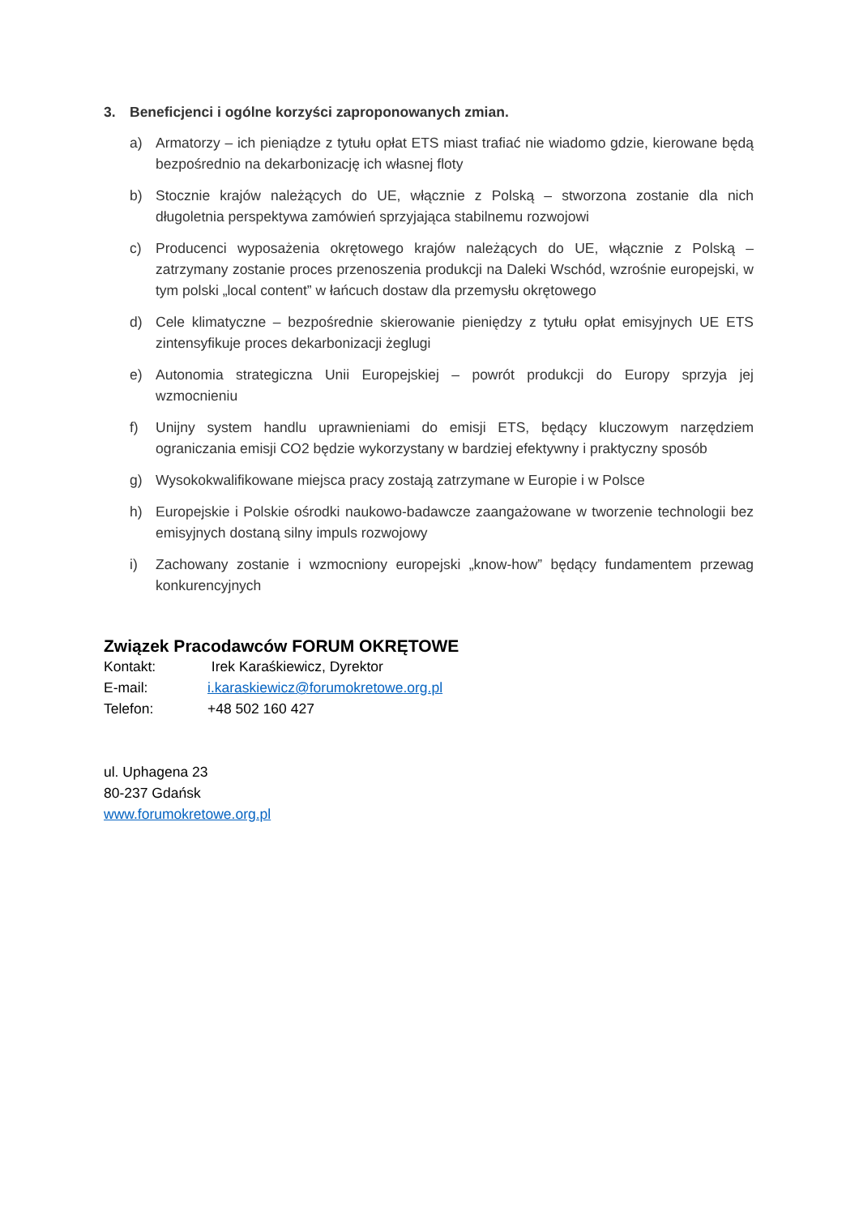3. Beneficjenci i ogólne korzyści zaproponowanych zmian.
a) Armatorzy – ich pieniądze z tytułu opłat ETS miast trafiać nie wiadomo gdzie, kierowane będą bezpośrednio na dekarbonizację ich własnej floty
b) Stocznie krajów należących do UE, włącznie z Polską – stworzona zostanie dla nich długoletnia perspektywa zamówień sprzyjająca stabilnemu rozwojowi
c) Producenci wyposażenia okrętowego krajów należących do UE, włącznie z Polską – zatrzymany zostanie proces przenoszenia produkcji na Daleki Wschód, wzrośnie europejski, w tym polski „local content” w łańcuch dostaw dla przemysłu okrętowego
d) Cele klimatyczne – bezpośrednie skierowanie pieniędzy z tytułu opłat emisyjnych UE ETS zintensyfikuje proces dekarbonizacji żeglugi
e) Autonomia strategiczna Unii Europejskiej – powrót produkcji do Europy sprzyja jej wzmocnieniu
f) Unijny system handlu uprawnieniami do emisji ETS, będący kluczowym narzędziem ograniczania emisji CO2 będzie wykorzystany w bardziej efektywny i praktyczny sposób
g) Wysokokwalifikowane miejsca pracy zostają zatrzymane w Europie i w Polsce
h) Europejskie i Polskie ośrodki naukowo-badawcze zaangażowane w tworzenie technologii bez emisyjnych dostaną silny impuls rozwojowy
i) Zachowany zostanie i wzmocniony europejski „know-how” będący fundamentem przewag konkurencyjnych
Związek Pracodawców FORUM OKRĘTOWE
Kontakt: Irek Karaśkiewicz, Dyrektor
E-mail: i.karaskiewicz@forumokretowe.org.pl
Telefon: +48 502 160 427
ul. Uphagena 23
80-237 Gdańsk
www.forumokretowe.org.pl